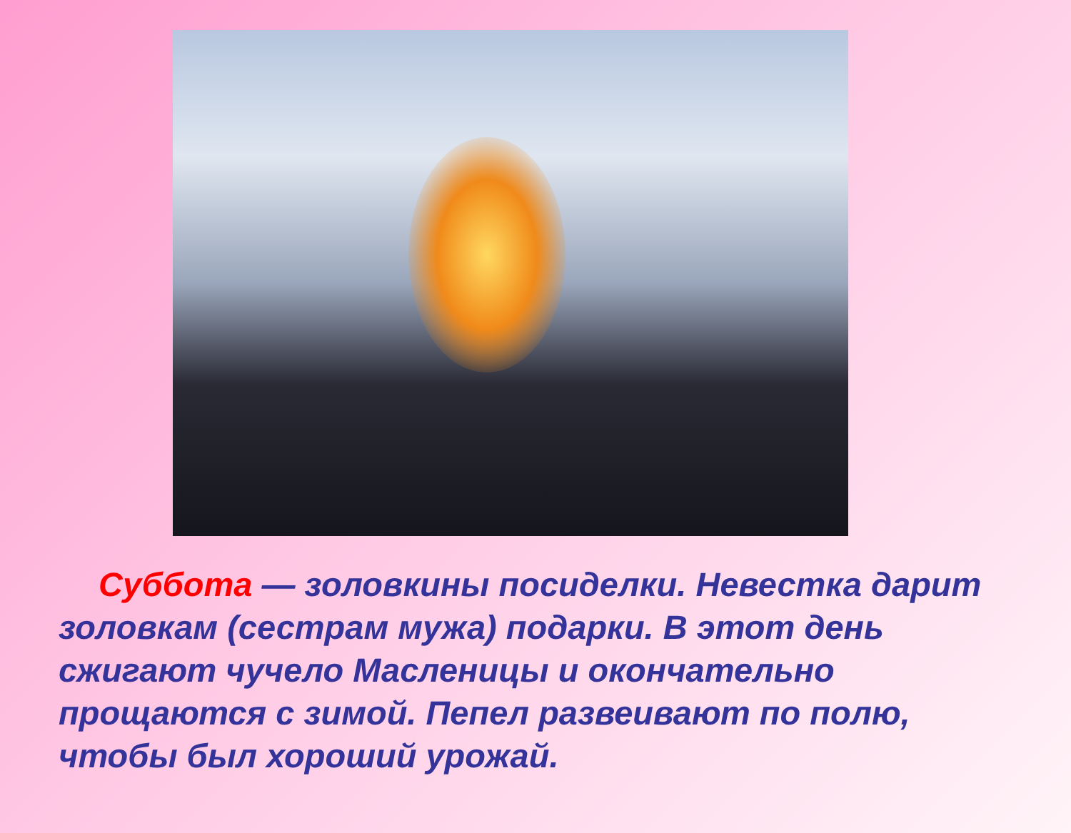Суббота — золовкины посиделки. Невестка дарит золовкам (сестрам мужа) подарки. В этот день сжигают чучело Масленицы и окончательно прощаются с зимой. Пепел развеивают по полю, чтобы был хороший урожай.